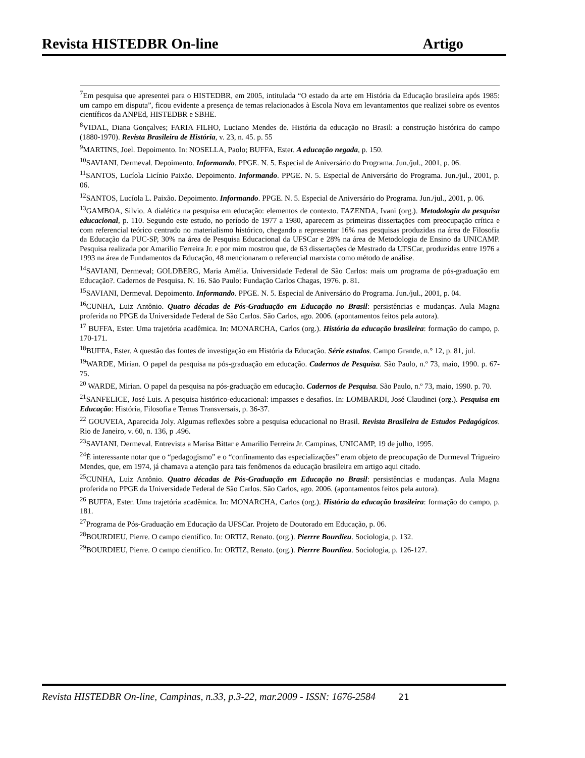Revista HISTEDBR On-line Artigo
<sup>7</sup> Em pesquisa que apresentei para o HISTEDBR, em 2005, intitulada “O estado da arte em História da Educação brasileira após 1985: um campo em disputa”, ficou evidente a presença de temas relacionados à Escola Nova em levantamentos que realizei sobre os eventos científicos da ANPEd, HISTEDBR e SBHE.
<sup>8</sup> VIDAL, Diana Gonçalves; FARIA FILHO, Luciano Mendes de. História da educação no Brasil: a construção histórica do campo (1880-1970). Revista Brasileira de História, v. 23, n. 45. p. 55
<sup>9</sup> MARTINS, Joel. Depoimento. In: NOSELLA, Paolo; BUFFA, Ester. A educação negada, p. 150.
<sup>10</sup> SAVIANI, Dermeval. Depoimento. Informando. PPGE. N. 5. Especial de Aniversário do Programa. Jun./jul., 2001, p. 06.
<sup>11</sup> SANTOS, Lucíola Licínio Paixão. Depoimento. Informando. PPGE. N. 5. Especial de Aniversário do Programa. Jun./jul., 2001, p. 06.
<sup>12</sup> SANTOS, Lucíola L. Paixão. Depoimento. Informando. PPGE. N. 5. Especial de Aniversário do Programa. Jun./jul., 2001, p. 06.
<sup>13</sup> GAMBOA, Silvio. A dialética na pesquisa em educação: elementos de contexto. FAZENDA, Ivani (org.). Metodologia da pesquisa educacional, p. 110. Segundo este estudo, no período de 1977 a 1980, aparecem as primeiras dissertações com preocupação crítica e com referencial teórico centrado no materialismo histórico, chegando a representar 16% nas pesquisas produzidas na área de Filosofia da Educação da PUC-SP, 30% na área de Pesquisa Educacional da UFSCar e 28% na área de Metodologia de Ensino da UNICAMP. Pesquisa realizada por Amarilio Ferreira Jr. e por mim mostrou que, de 63 dissertações de Mestrado da UFSCar, produzidas entre 1976 a 1993 na área de Fundamentos da Educação, 48 mencionaram o referencial marxista como método de análise.
<sup>14</sup> SAVIANI, Dermeval; GOLDBERG, Maria Amélia. Universidade Federal de São Carlos: mais um programa de pós-graduação em Educação?. Cadernos de Pesquisa. N. 16. São Paulo: Fundação Carlos Chagas, 1976. p. 81.
<sup>15</sup> SAVIANI, Dermeval. Depoimento. Informando. PPGE. N. 5. Especial de Aniversário do Programa. Jun./jul., 2001, p. 04.
<sup>16</sup>CUNHA, Luiz Antônio. Quatro décadas de Pós-Graduação em Educação no Brasil: persistências e mudanças. Aula Magna proferida no PPGE da Universidade Federal de São Carlos. São Carlos, ago. 2006. (apontamentos feitos pela autora).
<sup>17</sup> BUFFA, Ester. Uma trajetória acadêmica. In: MONARCHA, Carlos (org.). História da educação brasileira: formação do campo, p. 170-171.
<sup>18</sup>BUFFA, Ester. A questão das fontes de investigação em História da Educação. Série estudos. Campo Grande, n.° 12, p. 81, jul.
<sup>19</sup> WARDE, Mirian. O papel da pesquisa na pós-graduação em educação. Cadernos de Pesquisa. São Paulo, n.º 73, maio, 1990. p. 67-75.
<sup>20</sup> WARDE, Mirian. O papel da pesquisa na pós-graduação em educação. Cadernos de Pesquisa. São Paulo, n.º 73, maio, 1990. p. 70.
<sup>21</sup>SANFELICE, José Luis. A pesquisa histórico-educacional: impasses e desafios. In: LOMBARDI, José Claudinei (org.). Pesquisa em Educação: História, Filosofia e Temas Transversais, p. 36-37.
<sup>22</sup> GOUVEIA, Aparecida Joly. Algumas reflexões sobre a pesquisa educacional no Brasil. Revista Brasileira de Estudos Pedagógicos. Rio de Janeiro, v. 60, n. 136, p .496.
<sup>23</sup>SAVIANI, Dermeval. Entrevista a Marisa Bittar e Amarilio Ferreira Jr. Campinas, UNICAMP, 19 de julho, 1995.
<sup>24</sup> É interessante notar que o “pedagogismo” e o “confinamento das especializações” eram objeto de preocupação de Durmeval Trigueiro Mendes, que, em 1974, já chamava a atenção para tais fenômenos da educação brasileira em artigo aqui citado.
<sup>25</sup>CUNHA, Luiz Antônio. Quatro décadas de Pós-Graduação em Educação no Brasil: persistências e mudanças. Aula Magna proferida no PPGE da Universidade Federal de São Carlos. São Carlos, ago. 2006. (apontamentos feitos pela autora).
<sup>26</sup> BUFFA, Ester. Uma trajetória acadêmica. In: MONARCHA, Carlos (org.). História da educação brasileira: formação do campo, p. 181.
<sup>27</sup> Programa de Pós-Graduação em Educação da UFSCar. Projeto de Doutorado em Educação, p. 06.
<sup>28</sup>BOURDIEU, Pierre. O campo científico. In: ORTIZ, Renato. (org.). Pierrre Bourdieu. Sociologia, p. 132.
<sup>29</sup>BOURDIEU, Pierre. O campo científico. In: ORTIZ, Renato. (org.). Pierrre Bourdieu. Sociologia, p. 126-127.
Revista HISTEDBR On-line, Campinas, n.33, p.3-22, mar.2009 - ISSN: 1676-2584 21